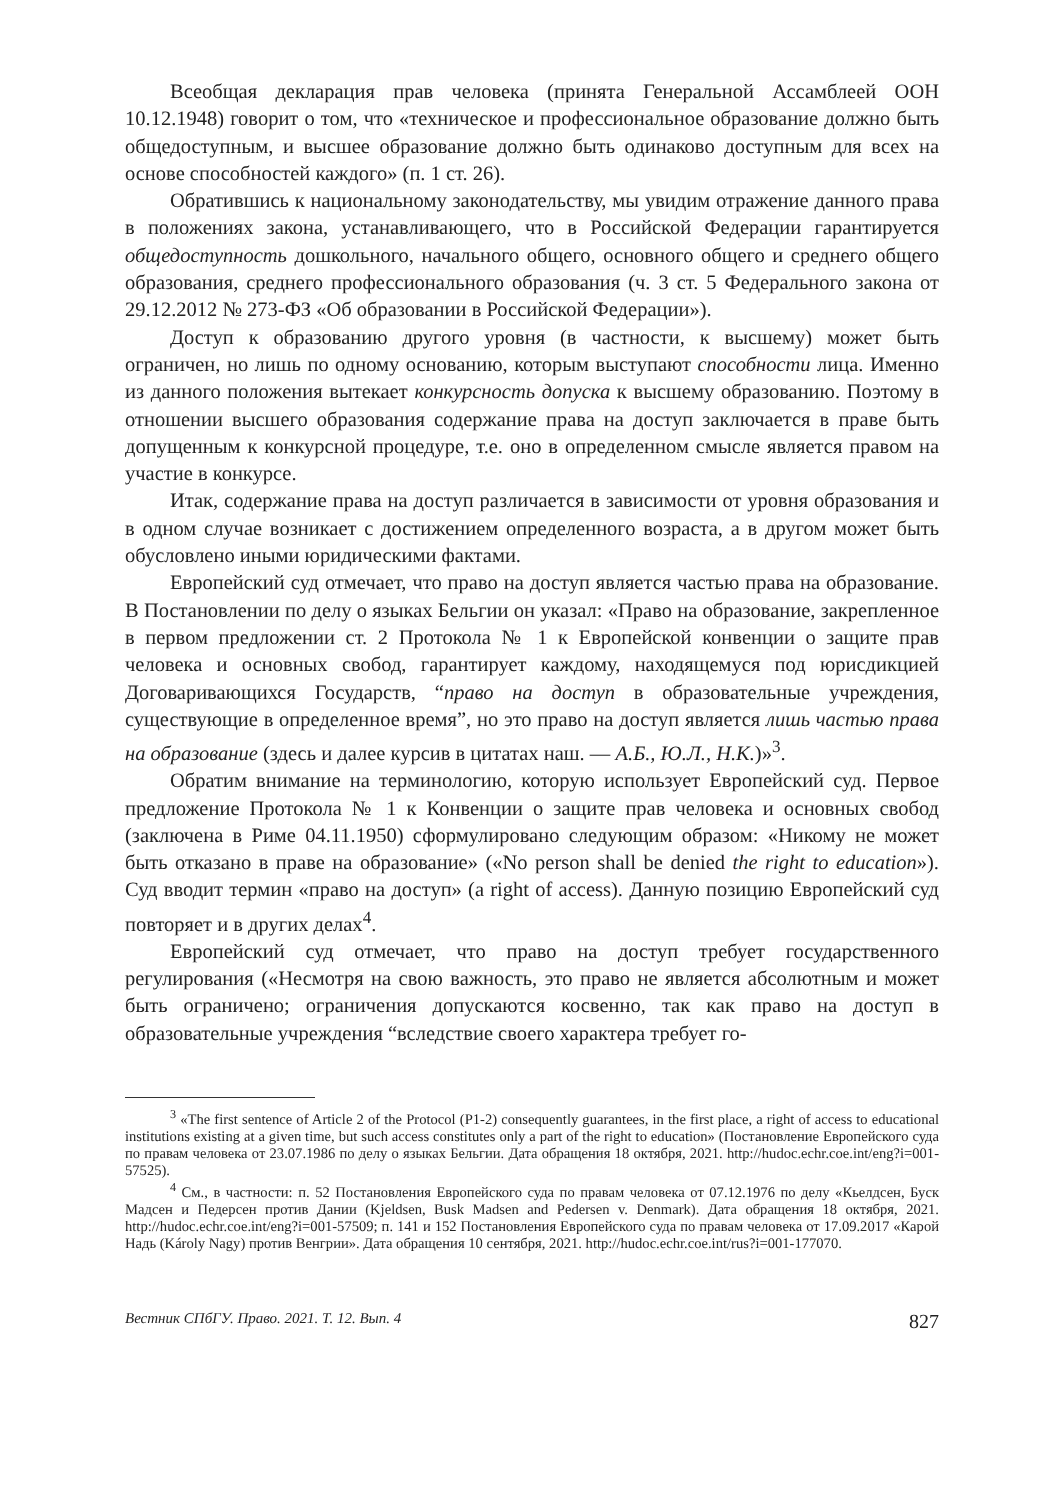Всеобщая декларация прав человека (принята Генеральной Ассамблеей ООН 10.12.1948) говорит о том, что «техническое и профессиональное образование должно быть общедоступным, и высшее образование должно быть одинаково доступным для всех на основе способностей каждого» (п. 1 ст. 26).
Обратившись к национальному законодательству, мы увидим отражение данного права в положениях закона, устанавливающего, что в Российской Федерации гарантируется общедоступность дошкольного, начального общего, основного общего и среднего общего образования, среднего профессионального образования (ч. 3 ст. 5 Федерального закона от 29.12.2012 № 273-ФЗ «Об образовании в Российской Федерации»).
Доступ к образованию другого уровня (в частности, к высшему) может быть ограничен, но лишь по одному основанию, которым выступают способности лица. Именно из данного положения вытекает конкурсность допуска к высшему образованию. Поэтому в отношении высшего образования содержание права на доступ заключается в праве быть допущенным к конкурсной процедуре, т.е. оно в определенном смысле является правом на участие в конкурсе.
Итак, содержание права на доступ различается в зависимости от уровня образования и в одном случае возникает с достижением определенного возраста, а в другом может быть обусловлено иными юридическими фактами.
Европейский суд отмечает, что право на доступ является частью права на образование. В Постановлении по делу о языках Бельгии он указал: «Право на образование, закрепленное в первом предложении ст. 2 Протокола № 1 к Европейской конвенции о защите прав человека и основных свобод, гарантирует каждому, находящемуся под юрисдикцией Договаривающихся Государств, “право на доступ в образовательные учреждения, существующие в определенное время”, но это право на доступ является лишь частью права на образование (здесь и далее курсив в цитатах наш. — А.Б., Ю.Л., Н.К.)»<sup>3</sup>.
Обратим внимание на терминологию, которую использует Европейский суд. Первое предложение Протокола № 1 к Конвенции о защите прав человека и основных свобод (заключена в Риме 04.11.1950) сформулировано следующим образом: «Никому не может быть отказано в праве на образование» («No person shall be denied the right to education»). Суд вводит термин «право на доступ» (a right of access). Данную позицию Европейский суд повторяет и в других делах<sup>4</sup>.
Европейский суд отмечает, что право на доступ требует государственного регулирования («Несмотря на свою важность, это право не является абсолютным и может быть ограничено; ограничения допускаются косвенно, так как право на доступ в образовательные учреждения “вследствие своего характера требует го-
<sup>3</sup> «The first sentence of Article 2 of the Protocol (P1-2) consequently guarantees, in the first place, a right of access to educational institutions existing at a given time, but such access constitutes only a part of the right to education» (Постановление Европейского суда по правам человека от 23.07.1986 по делу о языках Бельгии. Дата обращения 18 октября, 2021. http://hudoc.echr.coe.int/eng?i=001-57525).
<sup>4</sup> См., в частности: п. 52 Постановления Европейского суда по правам человека от 07.12.1976 по делу «Кьелдсен, Буск Мадсен и Педерсен против Дании (Kjeldsen, Busk Madsen and Pedersen v. Denmark). Дата обращения 18 октября, 2021. http://hudoc.echr.coe.int/eng?i=001-57509; п. 141 и 152 Постановления Европейского суда по правам человека от 17.09.2017 «Карой Надь (Károly Nagy) против Венгрии». Дата обращения 10 сентября, 2021. http://hudoc.echr.coe.int/rus?i=001-177070.
Вестник СПбГУ. Право. 2021. Т. 12. Вып. 4 827